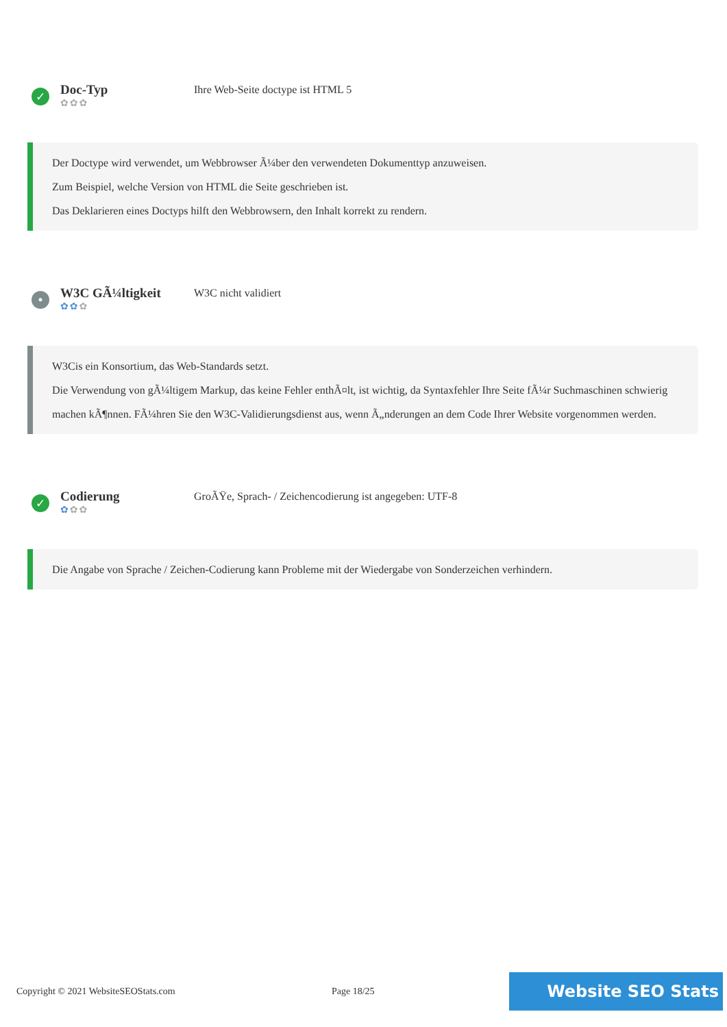✓
Doc-Typ
✿✿✿
Ihre Web-Seite doctype ist HTML 5
Der Doctype wird verwendet, um Webbrowser Ã¼ber den verwendeten Dokumenttyp anzuweisen.
Zum Beispiel, welche Version von HTML die Seite geschrieben ist.
Das Deklarieren eines Doctyps hilft den Webbrowsern, den Inhalt korrekt zu rendern.
•
W3C GÃ¼ltigkeit
✿✿✿
W3C nicht validiert
W3Cis ein Konsortium, das Web-Standards setzt.
Die Verwendung von gÃ¼ltigem Markup, das keine Fehler enthÃ¤lt, ist wichtig, da Syntaxfehler Ihre Seite fÃ¼r Suchmaschinen schwierig machen kÃ¶nnen. FÃ¼hren Sie den W3C-Validierungsdienst aus, wenn Ã„nderungen an dem Code Ihrer Website vorgenommen werden.
✓
Codierung
✿✿✿
GroÃŸe, Sprach- / Zeichencodierung ist angegeben: UTF-8
Die Angabe von Sprache / Zeichen-Codierung kann Probleme mit der Wiedergabe von Sonderzeichen verhindern.
Copyright © 2021 WebsiteSEOStats.com Page 18/25
Website SEO Stats